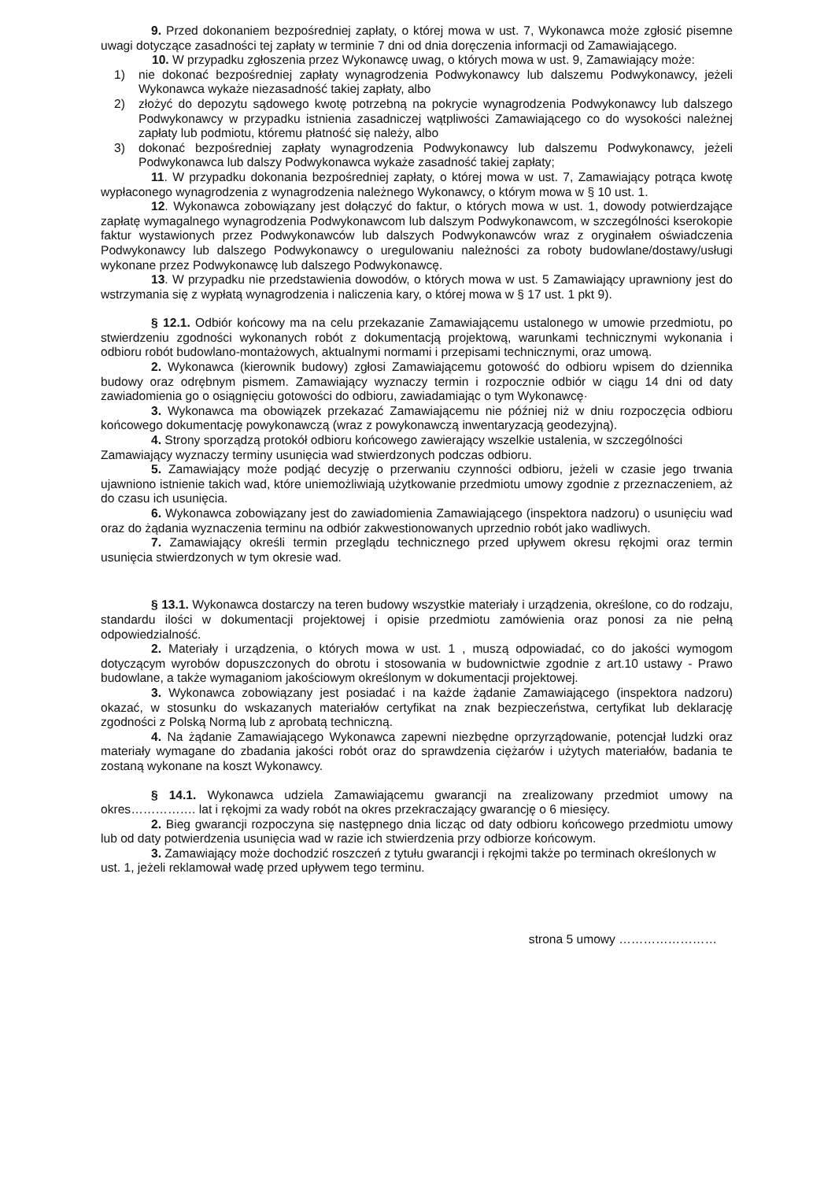9. Przed dokonaniem bezpośredniej zapłaty, o której mowa w ust. 7, Wykonawca może zgłosić pisemne uwagi dotyczące zasadności tej zapłaty w terminie 7 dni od dnia doręczenia informacji od Zamawiającego.
10. W przypadku zgłoszenia przez Wykonawcę uwag, o których mowa w ust. 9, Zamawiający może:
1) nie dokonać bezpośredniej zapłaty wynagrodzenia Podwykonawcy lub dalszemu Podwykonawcy, jeżeli Wykonawca wykaże niezasadność takiej zapłaty, albo
2) złożyć do depozytu sądowego kwotę potrzebną na pokrycie wynagrodzenia Podwykonawcy lub dalszego Podwykonawcy w przypadku istnienia zasadniczej wątpliwości Zamawiającego co do wysokości należnej zapłaty lub podmiotu, któremu płatność się należy, albo
3) dokonać bezpośredniej zapłaty wynagrodzenia Podwykonawcy lub dalszemu Podwykonawcy, jeżeli Podwykonawca lub dalszy Podwykonawca wykaże zasadność takiej zapłaty;
11. W przypadku dokonania bezpośredniej zapłaty, o której mowa w ust. 7, Zamawiający potrąca kwotę wypłaconego wynagrodzenia z wynagrodzenia należnego Wykonawcy, o którym mowa w § 10 ust. 1.
12. Wykonawca zobowiązany jest dołączyć do faktur, o których mowa w ust. 1, dowody potwierdzające zapłatę wymagalnego wynagrodzenia Podwykonawcom lub dalszym Podwykonawcom, w szczególności kserokopie faktur wystawionych przez Podwykonawców lub dalszych Podwykonawców wraz z oryginałem oświadczenia Podwykonawcy lub dalszego Podwykonawcy o uregulowaniu należności za roboty budowlane/dostawy/usługi wykonane przez Podwykonawcę lub dalszego Podwykonawcę.
13. W przypadku nie przedstawienia dowodów, o których mowa w ust. 5 Zamawiający uprawniony jest do wstrzymania się z wypłatą wynagrodzenia i naliczenia kary, o której mowa w § 17 ust. 1 pkt 9).
§ 12.1. Odbiór końcowy ma na celu przekazanie Zamawiającemu ustalonego w umowie przedmiotu, po stwierdzeniu zgodności wykonanych robót z dokumentacją projektową, warunkami technicznymi wykonania i odbioru robót budowlano-montażowych, aktualnymi normami i przepisami technicznymi, oraz umową.
2. Wykonawca (kierownik budowy) zgłosi Zamawiającemu gotowość do odbioru wpisem do dziennika budowy oraz odrębnym pismem. Zamawiający wyznaczy termin i rozpocznie odbiór w ciągu 14 dni od daty zawiadomienia go o osiągnięciu gotowości do odbioru, zawiadamiając o tym Wykonawcę·
3. Wykonawca ma obowiązek przekazać Zamawiającemu nie później niż w dniu rozpoczęcia odbioru końcowego dokumentację powykonawczą (wraz z powykonawczą inwentaryzacją geodezyjną).
4. Strony sporządzą protokół odbioru końcowego zawierający wszelkie ustalenia, w szczególności Zamawiający wyznaczy terminy usunięcia wad stwierdzonych podczas odbioru.
5. Zamawiający może podjąć decyzję o przerwaniu czynności odbioru, jeżeli w czasie jego trwania ujawniono istnienie takich wad, które uniemożliwiają użytkowanie przedmiotu umowy zgodnie z przeznaczeniem, aż do czasu ich usunięcia.
6. Wykonawca zobowiązany jest do zawiadomienia Zamawiającego (inspektora nadzoru) o usunięciu wad oraz do żądania wyznaczenia terminu na odbiór zakwestionowanych uprzednio robót jako wadliwych.
7. Zamawiający określi termin przeglądu technicznego przed upływem okresu rękojmi oraz termin usunięcia stwierdzonych w tym okresie wad.
§ 13.1. Wykonawca dostarczy na teren budowy wszystkie materiały i urządzenia, określone, co do rodzaju, standardu ilości w dokumentacji projektowej i opisie przedmiotu zamówienia oraz ponosi za nie pełną odpowiedzialność.
2. Materiały i urządzenia, o których mowa w ust. 1 , muszą odpowiadać, co do jakości wymogom dotyczącym wyrobów dopuszczonych do obrotu i stosowania w budownictwie zgodnie z art.10 ustawy - Prawo budowlane, a także wymaganiom jakościowym określonym w dokumentacji projektowej.
3. Wykonawca zobowiązany jest posiadać i na każde żądanie Zamawiającego (inspektora nadzoru) okazać, w stosunku do wskazanych materiałów certyfikat na znak bezpieczeństwa, certyfikat lub deklarację zgodności z Polską Normą lub z aprobatą techniczną.
4. Na żądanie Zamawiającego Wykonawca zapewni niezbędne oprzyrządowanie, potencjał ludzki oraz materiały wymagane do zbadania jakości robót oraz do sprawdzenia ciężarów i użytych materiałów, badania te zostaną wykonane na koszt Wykonawcy.
§ 14.1. Wykonawca udziela Zamawiającemu gwarancji na zrealizowany przedmiot umowy na okres……………. lat i rękojmi za wady robót na okres przekraczający gwarancję o 6 miesięcy.
2. Bieg gwarancji rozpoczyna się następnego dnia licząc od daty odbioru końcowego przedmiotu umowy lub od daty potwierdzenia usunięcia wad w razie ich stwierdzenia przy odbiorze końcowym.
3. Zamawiający może dochodzić roszczeń z tytułu gwarancji i rękojmi także po terminach określonych w ust. 1, jeżeli reklamował wadę przed upływem tego terminu.
strona 5 umowy ……………………